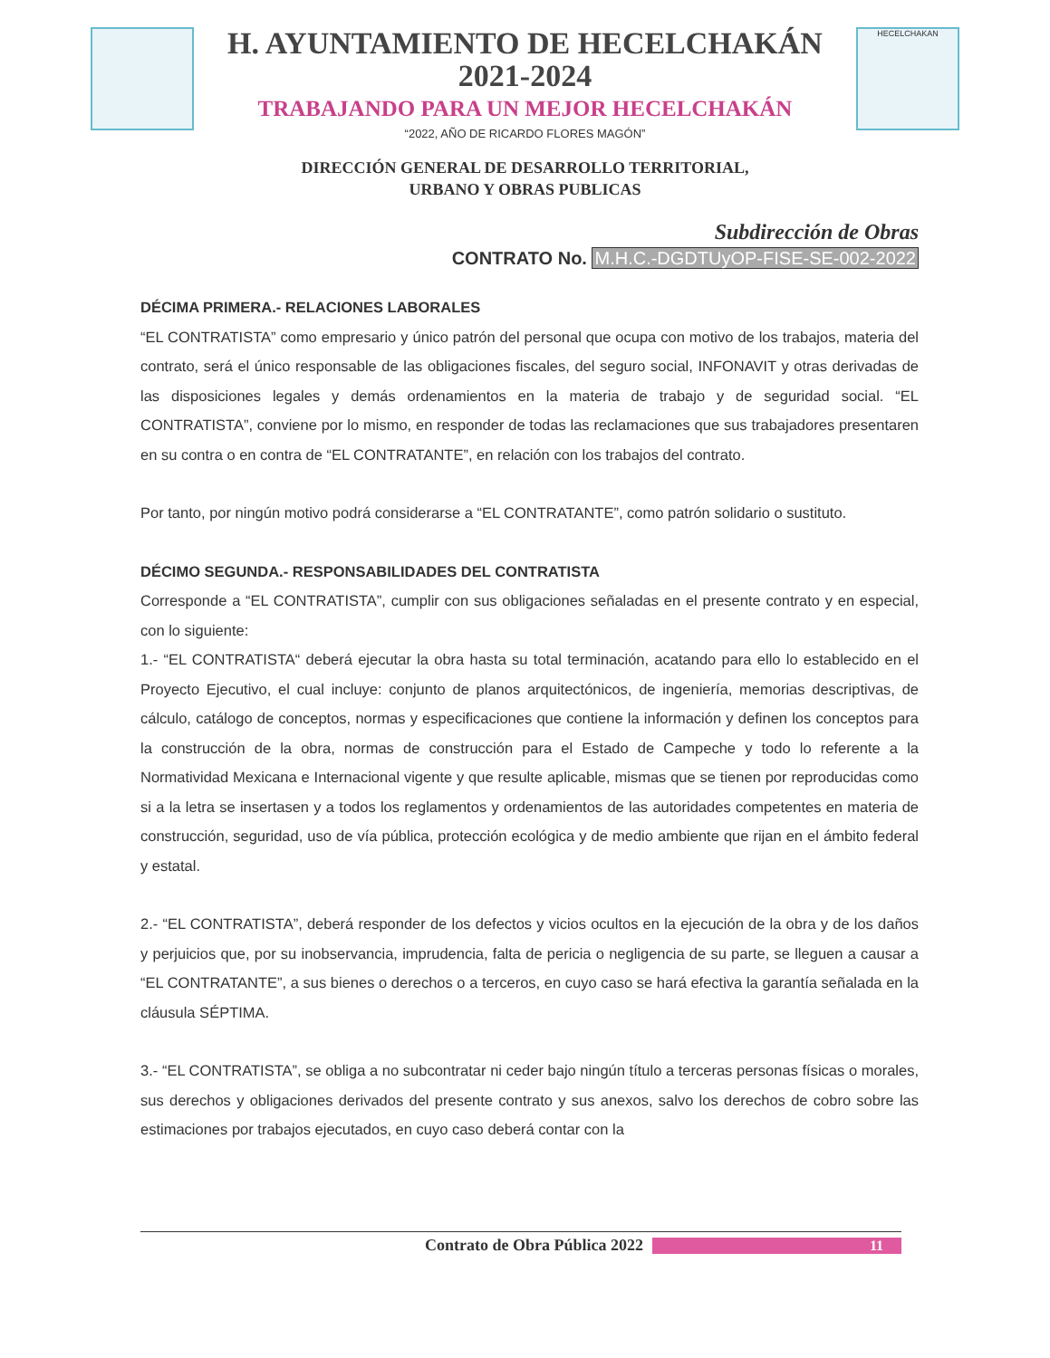H. AYUNTAMIENTO DE HECELCHAKÁN
2021-2024
TRABAJANDO PARA UN MEJOR HECELCHAKÁN
“2022, AÑO DE RICARDO FLORES MAGÓN”
HECELCHAKAN
DIRECCIÓN GENERAL DE DESARROLLO TERRITORIAL,
URBANO Y OBRAS PUBLICAS
Subdirección de Obras
CONTRATO No. M.H.C.-DGDTUyOP-FISE-SE-002-2022
DÉCIMA PRIMERA.- RELACIONES LABORALES
“EL CONTRATISTA” como empresario y único patrón del personal que ocupa con motivo de los trabajos, materia del contrato, será el único responsable de las obligaciones fiscales, del seguro social, INFONAVIT y otras derivadas de las disposiciones legales y demás ordenamientos en la materia de trabajo y de seguridad social. “EL CONTRATISTA”, conviene por lo mismo, en responder de todas las reclamaciones que sus trabajadores presentaren en su contra o en contra de “EL CONTRATANTE”, en relación con los trabajos del contrato.
Por tanto, por ningún motivo podrá considerarse a “EL CONTRATANTE”, como patrón solidario o sustituto.
DÉCIMO SEGUNDA.- RESPONSABILIDADES DEL CONTRATISTA
Corresponde a “EL CONTRATISTA”, cumplir con sus obligaciones señaladas en el presente contrato y en especial, con lo siguiente:
1.- “EL CONTRATISTA“ deberá ejecutar la obra hasta su total terminación, acatando para ello lo establecido en el Proyecto Ejecutivo, el cual incluye: conjunto de planos arquitectónicos, de ingeniería, memorias descriptivas, de cálculo, catálogo de conceptos, normas y especificaciones que contiene la información y definen los conceptos para la construcción de la obra, normas de construcción para el Estado de Campeche y todo lo referente a la Normatividad Mexicana e Internacional vigente y que resulte aplicable, mismas que se tienen por reproducidas como si a la letra se insertasen y a todos los reglamentos y ordenamientos de las autoridades competentes en materia de construcción, seguridad, uso de vía pública, protección ecológica y de medio ambiente que rijan en el ámbito federal y estatal.
2.- “EL CONTRATISTA”, deberá responder de los defectos y vicios ocultos en la ejecución de la obra y de los daños y perjuicios que, por su inobservancia, imprudencia, falta de pericia o negligencia de su parte, se lleguen a causar a “EL CONTRATANTE”, a sus bienes o derechos o a terceros, en cuyo caso se hará efectiva la garantía señalada en la cláusula SÉPTIMA.
3.- “EL CONTRATISTA”, se obliga a no subcontratar ni ceder bajo ningún título a terceras personas físicas o morales, sus derechos y obligaciones derivados del presente contrato y sus anexos, salvo los derechos de cobro sobre las estimaciones por trabajos ejecutados, en cuyo caso deberá contar con la
Contrato de Obra Pública 2022 11